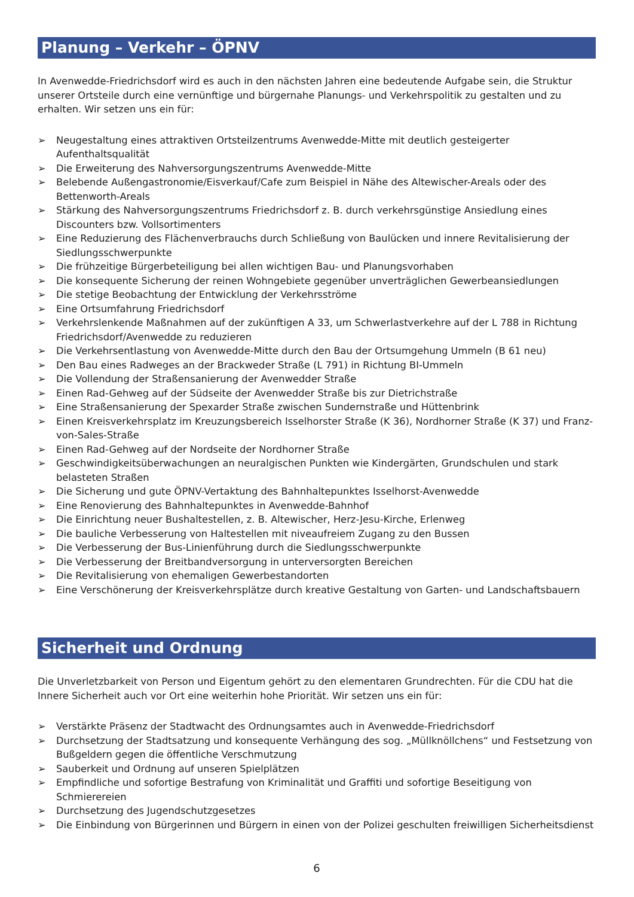Planung – Verkehr – ÖPNV
In Avenwedde-Friedrichsdorf wird es auch in den nächsten Jahren eine bedeutende Aufgabe sein, die Struktur unserer Ortsteile durch eine vernünftige und bürgernahe Planungs- und Verkehrspolitik zu gestalten und zu erhalten. Wir setzen uns ein für:
➢ Neugestaltung eines attraktiven Ortsteilzentrums Avenwedde-Mitte mit deutlich gesteigerter Aufenthaltsqualität
➢ Die Erweiterung des Nahversorgungszentrums Avenwedde-Mitte
➢ Belebende Außengastronomie/Eisverkauf/Cafe zum Beispiel in Nähe des Altewischer-Areals oder des Bettenworth-Areals
➢ Stärkung des Nahversorgungszentrums Friedrichsdorf z. B. durch verkehrsgünstige Ansiedlung eines Discounters bzw. Vollsortimenters
➢ Eine Reduzierung des Flächenverbrauchs durch Schließung von Baulücken und innere Revitalisierung der Siedlungsschwerpunkte
➢ Die frühzeitige Bürgerbeteiligung bei allen wichtigen Bau- und Planungsvorhaben
➢ Die konsequente Sicherung der reinen Wohngebiete gegenüber unverträglichen Gewerbeansiedlungen
➢ Die stetige Beobachtung der Entwicklung der Verkehrsströme
➢ Eine Ortsumfahrung Friedrichsdorf
➢ Verkehrslenkende Maßnahmen auf der zukünftigen A 33, um Schwerlastverkehre auf der L 788 in Richtung Friedrichsdorf/Avenwedde zu reduzieren
➢ Die Verkehrsentlastung von Avenwedde-Mitte durch den Bau der Ortsumgehung Ummeln (B 61 neu)
➢ Den Bau eines Radweges an der Brackweder Straße (L 791) in Richtung BI-Ummeln
➢ Die Vollendung der Straßensanierung der Avenwedder Straße
➢ Einen Rad-Gehweg auf der Südseite der Avenwedder Straße bis zur Dietrichstraße
➢ Eine Straßensanierung der Spexarder Straße zwischen Sundernstraße und Hüttenbrink
➢ Einen Kreisverkehrsplatz im Kreuzungsbereich Isselhorster Straße (K 36), Nordhorner Straße (K 37) und Franz-von-Sales-Straße
➢ Einen Rad-Gehweg auf der Nordseite der Nordhorner Straße
➢ Geschwindigkeitsüberwachungen an neuralgischen Punkten wie Kindergärten, Grundschulen und stark belasteten Straßen
➢ Die Sicherung und gute ÖPNV-Vertaktung des Bahnhaltepunktes Isselhorst-Avenwedde
➢ Eine Renovierung des Bahnhaltepunktes in Avenwedde-Bahnhof
➢ Die Einrichtung neuer Bushaltestellen, z. B. Altewischer, Herz-Jesu-Kirche, Erlenweg
➢ Die bauliche Verbesserung von Haltestellen mit niveaufreiem Zugang zu den Bussen
➢ Die Verbesserung der Bus-Linienführung durch die Siedlungsschwerpunkte
➢ Die Verbesserung der Breitbandversorgung in unterversorgten Bereichen
➢ Die Revitalisierung von ehemaligen Gewerbestandorten
➢ Eine Verschönerung der Kreisverkehrsplätze durch kreative Gestaltung von Garten- und Landschaftsbauern
Sicherheit und Ordnung
Die Unverletzbarkeit von Person und Eigentum gehört zu den elementaren Grundrechten. Für die CDU hat die Innere Sicherheit auch vor Ort eine weiterhin hohe Priorität. Wir setzen uns ein für:
➢ Verstärkte Präsenz der Stadtwacht des Ordnungsamtes auch in Avenwedde-Friedrichsdorf
➢ Durchsetzung der Stadtsatzung und konsequente Verhängung des sog. „Müllknöllchens“ und Festsetzung von Bußgeldern gegen die öffentliche Verschmutzung
➢ Sauberkeit und Ordnung auf unseren Spielplätzen
➢ Empfindliche und sofortige Bestrafung von Kriminalität und Graffiti und sofortige Beseitigung von Schmierereien
➢ Durchsetzung des Jugendschutzgesetzes
➢ Die Einbindung von Bürgerinnen und Bürgern in einen von der Polizei geschulten freiwilligen Sicherheitsdienst
6